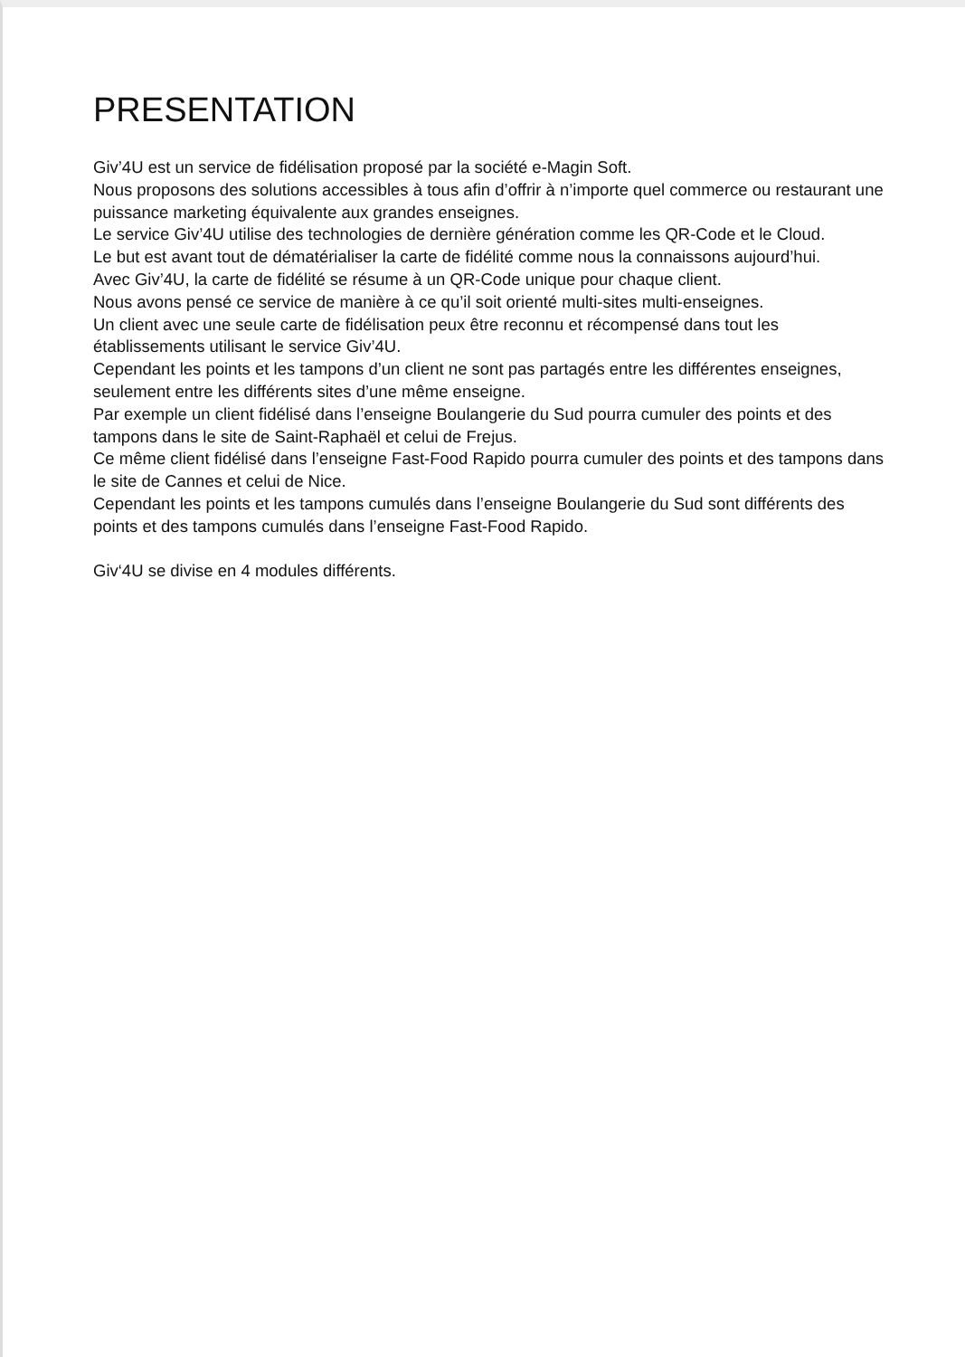PRESENTATION
Giv’4U est un service de fidélisation proposé par la société e-Magin Soft.
Nous proposons des solutions accessibles à tous afin d’offrir à n’importe quel commerce ou restaurant une puissance marketing équivalente aux grandes enseignes.
Le service Giv’4U utilise des technologies de dernière génération comme les QR-Code et le Cloud.
Le but est avant tout de dématérialiser la carte de fidélité comme nous la connaissons aujourd’hui.
Avec Giv’4U, la carte de fidélité se résume à un QR-Code unique pour chaque client.
Nous avons pensé ce service de manière à ce qu’il soit orienté multi-sites multi-enseignes.
Un client avec une seule carte de fidélisation peux être reconnu et récompensé dans tout les établissements utilisant le service Giv’4U.
Cependant les points et les tampons d’un client ne sont pas partagés entre les différentes enseignes, seulement entre les différents sites d’une même enseigne.
Par exemple un client fidélisé dans l’enseigne Boulangerie du Sud pourra cumuler des points et des tampons dans le site de Saint-Raphaël et celui de Frejus.
Ce même client fidélisé dans l’enseigne Fast-Food Rapido pourra cumuler des points et des tampons dans le site de Cannes et celui de Nice.
Cependant les points et les tampons cumulés dans l’enseigne Boulangerie du Sud sont différents des points et des tampons cumulés dans l’enseigne Fast-Food Rapido.
Giv‘4U se divise en 4 modules différents.